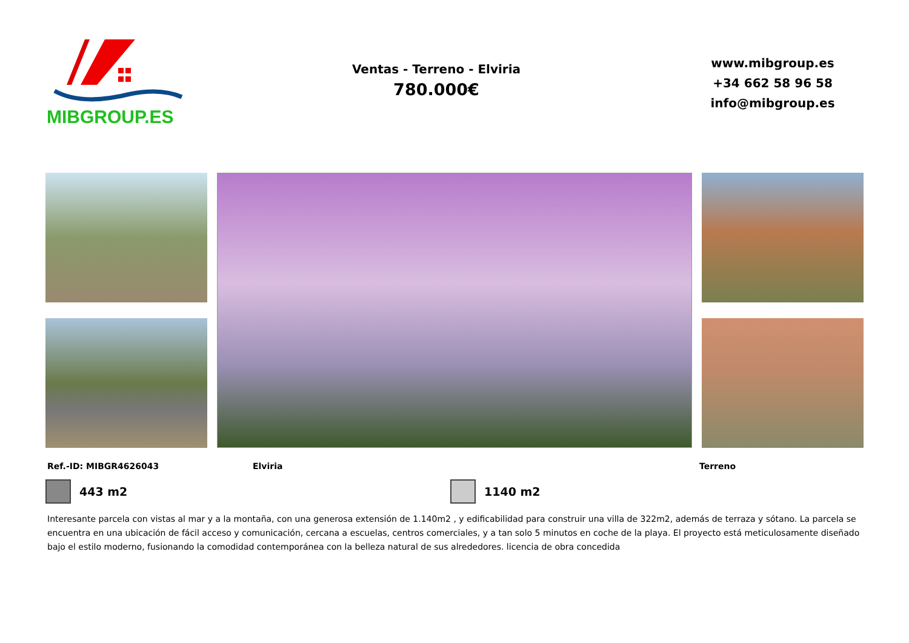MIBGROUP.ES
Ventas - Terreno - Elviria
780.000€
www.mibgroup.es
+34 662 58 96 58
info@mibgroup.es
Ref.-ID: MIBGR4626043 Elviria Terreno
443 m2 1140 m2
Interesante parcela con vistas al mar y a la montaña, con una generosa extensión de 1.140m2 , y edificabilidad para construir una villa de 322m2, además de terraza y sótano. La parcela se encuentra en una ubicación de fácil acceso y comunicación, cercana a escuelas, centros comerciales, y a tan solo 5 minutos en coche de la playa. El proyecto está meticulosamente diseñado bajo el estilo moderno, fusionando la comodidad contemporánea con la belleza natural de sus alrededores. licencia de obra concedida